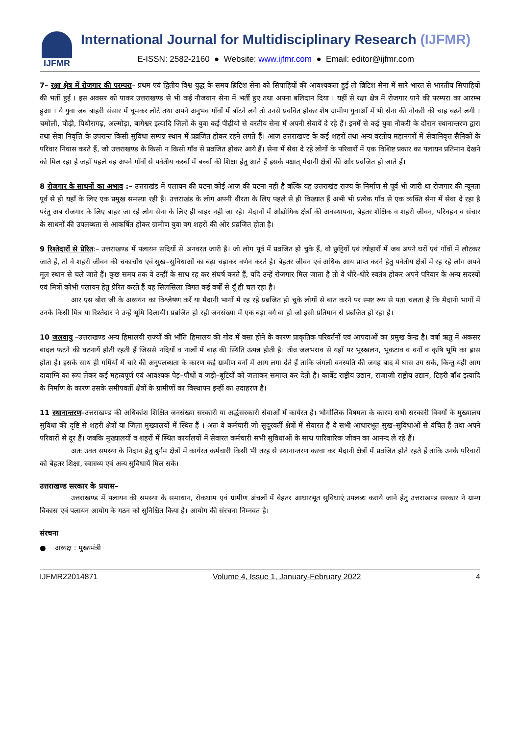IJFMR
International Journal for Multidisciplinary Research (IJFMR)
E-ISSN: 2582-2160 ● Website: www.ijfmr.com ● Email: editor@ijfmr.com
7– रक्षा क्षेत्र में रोजगार की परम्परा– प्रथम एवं द्वितीय विश्व युद्ध के समय ब्रिटिश सेना को सिपाहियों की आवश्यकता हुई तो ब्रिटिश सेना में सारे भारत से भारतीय सिपाहियों की भर्ती हुई । इस अवसर को पाकर उत्तराखण्ड से भी कई नौजवान सेना में भर्ती हुए तथा अपना बलिदान दिया । यहीं से रक्षा क्षेत्र में रोजगार पाने की परम्परा का आरम्भ हुआ । ये युवा जब बाहरी संसार में घूमकर लौटे तथा अपने अनुभव गाँवों में बाँटने लगे तो उनसे प्रववित होकर शेष ग्रामीण युवाओं में भी सेना की नौकरी की चाह बढ़ने लगी । चमोली, पौढ़ी, पिथौरागढ़, अल्मोड़ा, बागेश्वर इत्यादि जिलों के युवा कई पीढ़ीयो से वरतीय सेना में अपनी सेवायें दे रहे हैं। इनमें से कई युवा नौकरी के दौरान स्थानान्तरण द्वारा तथा सेवा निवृत्ति के उपरान्त किसी सुविधा सम्पन्न स्थान में प्रव्रजित होकर रहने लगते हैं। आज उत्तराखण्ड के कई शहरों तथा अन्य वरतीय महानगरों में सेवानिवृत्त सैनिकों के परिवार निवास करते हैं, जो उत्तराखण्ड के किसी न किसी गाँव से प्रव्रजित होकर आये हैं। सेना में सेवा दे रहे लोगों के परिवारों में एक विशिष्ट प्रकार का पलायन प्रतिमान देखने को मिल रहा है जहाँ पहले वह अपने गाँवों से पर्वतीय कस्बों में बच्चों की शिक्षा हेतु आते हैं इसके पश्चात् मैदानी क्षेत्रों की ओर प्रव्रजित हो जाते हैं।
8 रोजगार के साधनों का अभाव :– उत्तराखंड में पलायन की घटना कोई आज की घटना नही है बल्कि यह उत्तराखंड राज्य के निर्माण से पूर्व भी जारी था रोजगार की न्यूनता पूर्व से ही यहाँ के लिए एक प्रमुख समस्या रही है। उत्तराखंड के लोग अपनी वीरता के लिए पहले से ही विख्यात हैं अभी भी प्रत्येक गाँव से एक व्यक्ति सेना में सेवा दे रहा है परंतु अब रोजगार के लिए बाहर जा रहे लोग सेना के लिए ही बाहर नही जा रहे। मैदानों में ओद्योगिक क्षेत्रों की अवस्थापना, बेहतर शैक्षिक व शहरी जीवन, परिवहन व संचार के साधनों की उपलब्धता से आकर्षित होकर ग्रामीण युवा वग शहरों की ओर प्रव्रजित होता है।
9 रिश्तेदारों से प्रेरित:– उत्तराखण्ड में पलायन सदियों से अनवरत जारी है। जो लोग पूर्व में प्रव्रजित हो चुके हैं, वो छुट्टियों एवं त्योहारों में जब अपने घरों एवं गाँवों में लौटकर जाते हैं, तो वे शहरी जीवन की चकाचौंध एवं सुख–सुविधाओं का बढ़ा चढ़ाकर वर्णन करते है। बेहतर जीवन एवं अधिक आय प्राप्त करने हेतु पर्वतीय क्षेत्रों में रह रहे लोग अपने मूल स्थान से चले जाते हैं। कुछ समय तक वे उन्हीं के साथ रह कर संघर्ष करते हैं, यदि उन्हें रोजगार मिल जाता है तो वे धीरे–धीरे स्वतंत्र होकर अपने परिवार के अन्य सदस्यों एवं मित्रों कोभी पलायन हेतु प्रेरित करते हैं यह सिलसिला विगत कई वर्षों से यूँ ही चल रहा है।
आर एस बोरा जी के अध्ययन का विश्लेषण करें या मैदानी भागों मे रह रहे प्रब्रजित हो चुके लोगों से बात करने पर स्पष्ट रूप से पता चलता है कि मैदानी भागों में उनके किसी मित्र या रिश्तेदार ने उन्हें भूमि दिलायी। प्रब्रजित हो रही जनसंख्या में एक बड़ा वर्ग वा हो जो इसी प्रतिमान से प्रब्रजित हो रहा है।
10 जलवायु –उत्तराखण्ड अन्य हिमालयी राज्यों की भाँति हिमालय की गोद में बसा होने के कारण प्राकृतिक परिवर्तनों एवं आपदाओं का प्रमुख केन्द्र है। वर्षा ऋतु में अकसर बादल फटने की घटनायें होती रहती हैं जिससे नदियों व नालों में बाढ़ की स्थिति उत्पन्न होती है। तीव्र जलभराव से यहाँ पर भूस्खलन, भूकटाव व वनों व कृषि भूमि का ह्रास होता है। इसके साथ ही गर्मियों में चारे की अनुपलब्धता के कारण कई ग्रामीण वनों में आग लगा देते हैं ताकि जंगली वनस्पति की जगह बाद मे घास उग सके, किन्तु यही आग दावाग्नि का रूप लेकर कई महत्वपूर्ण एवं आवश्यक पेड़–पौधों व जड़ी–बूटियों को जलाकर समाप्त कर देती है। कार्बेट राष्ट्रीय उद्यान, राजाजी राष्ट्रीय उद्यान, टिहरी बाँध इत्यादि के निर्माण के कारण उसके समीपवर्ती क्षेत्रों के ग्रामीणों का विस्थापन इन्हीं का उदाहरण है।
11 स्थानान्तरण–उत्तराखण्ड की अधिकांश शिक्षित जनसंख्या सरकारी या अर्द्धसरकारी सेवाओं में कार्यरत है। भौगोलिक विषमता के कारण सभी सरकारी विवगों के मुख्यालय सुविधा की दृष्टि से शहरी क्षेत्रों या जिला मुख्यालयों में स्थित हैं । अतः वे कर्मचारी जो सुदूरवर्ती क्षेत्रों में सेवारत हैं वे सभी आधारभूत सुख–सुविधाओं से वंचित हैं तथा अपने परिवारों से दूर हैं। जबकि मुख्यालयों व शहरों में स्थित कार्यालयों में सेवारत कर्मचारी सभी सुविधाओं के साथ पारिवारिक जीवन का आनन्द ले रहे हैं।
अतः उक्त समस्या के निदान हेतु दुर्गम क्षेत्रों में कार्यरत कर्मचारी किसी भी तरह से स्थानान्तरण करवा कर मैदानी क्षेत्रों में प्रव्रजित होते रहते हैं ताकि उनके परिवारों को बेहतर शिक्षा, स्वास्थ्य एवं अन्य सुविधायें मिल सके।
उत्तराखण्ड सरकार के प्रयास–
उत्तराखण्ड में पलायन की समस्या के समाधान, रोकथाम एवं ग्रामीण अंचलों में बेहतर आधारभूत सुविधाएं उपलब्ध कराये जाने हेतु उत्तराखण्ड सरकार ने ग्राम्य विकास एवं पलायन आयोग के गठन को सुनिश्चित किया है। आयोग की संरचना निम्नवत है।
संरचना
● अध्यक्ष : मुख्यमंत्री
IJFMR22014871 Volume 4, Issue 1, January-February 2022 4